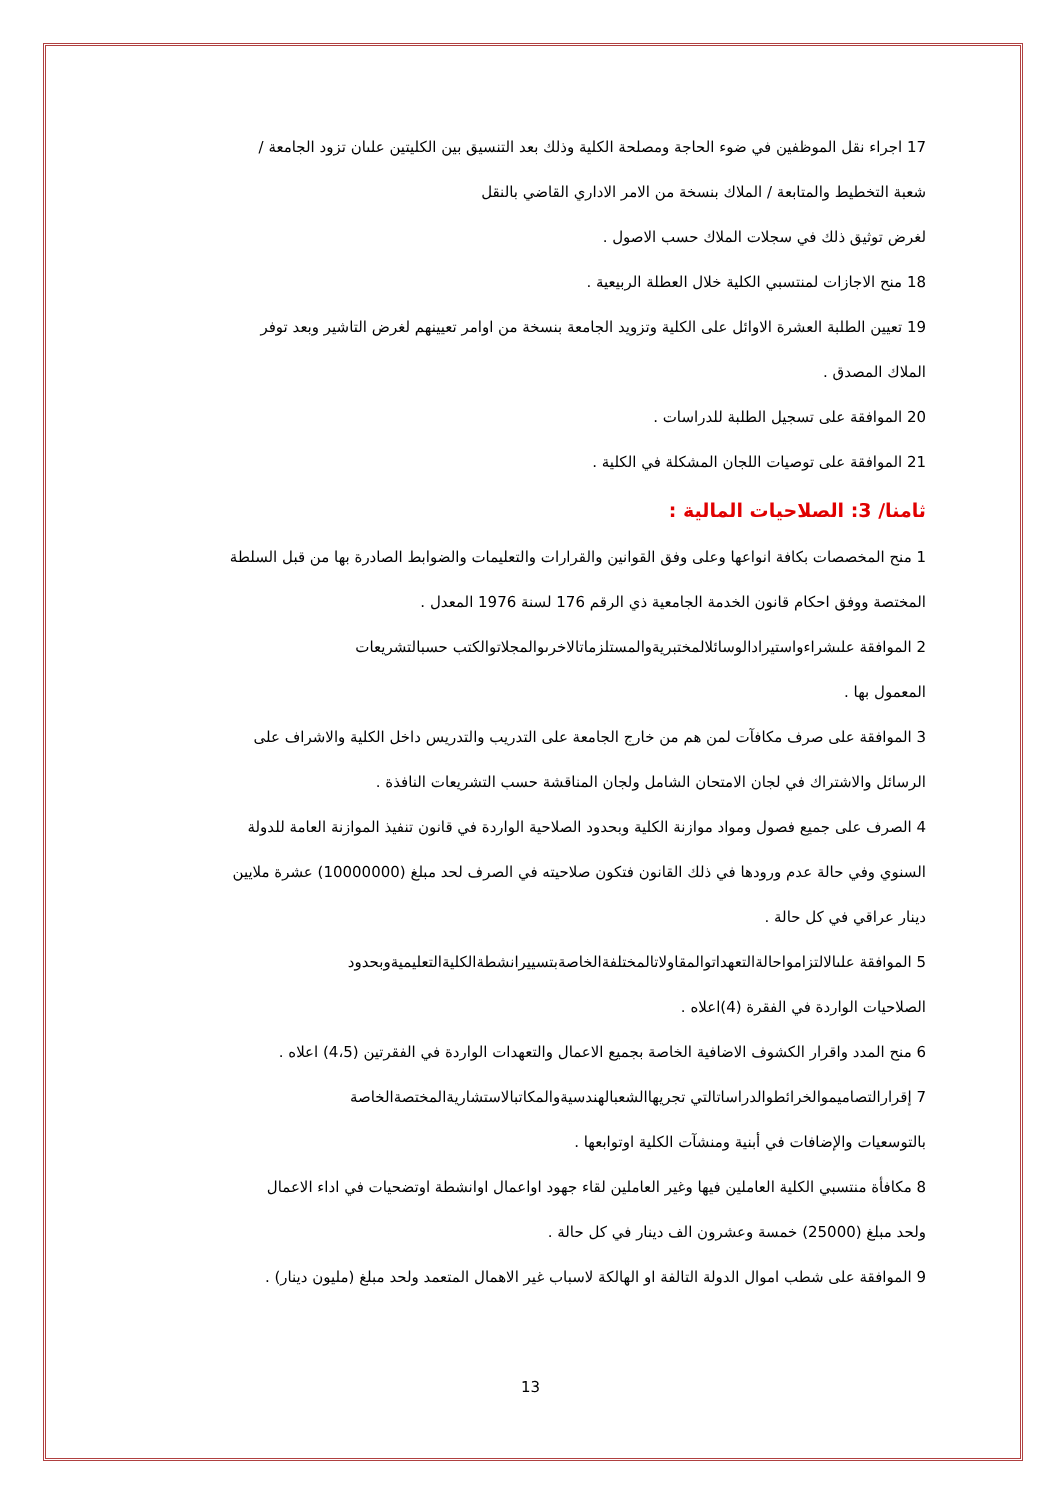17 اجراء نقل الموظفين في ضوء الحاجة ومصلحة الكلية وذلك بعد التنسيق بين الكليتين علىان تزود الجامعة /
شعبة التخطيط والمتابعة / الملاك بنسخة من الامر الاداري القاضي بالنقل
لغرض توثيق ذلك في سجلات الملاك حسب الاصول .
18 منح الاجازات لمنتسبي الكلية خلال العطلة الربيعية .
19 تعيين الطلبة العشرة الاوائل على الكلية وتزويد الجامعة بنسخة من اوامر تعيينهم لغرض التاشير وبعد توفر
الملاك المصدق .
20 الموافقة على تسجيل الطلبة للدراسات .
21 الموافقة على توصيات اللجان المشكلة في الكلية .
ثامنا/ 3: الصلاحيات المالية :
1 منح المخصصات بكافة انواعها وعلى وفق القوانين والقرارات والتعليمات والضوابط الصادرة بها من قبل السلطة
المختصة ووفق احكام قانون الخدمة الجامعية ذي الرقم 176 لسنة 1976 المعدل .
2 الموافقة علىشراءواستيرادالوسائلالمختبريةوالمستلزماتالاخرىوالمجلاتوالكتب حسبالتشريعات
المعمول بها .
3 الموافقة على صرف مكافآت لمن هم من خارج الجامعة على التدريب والتدريس داخل الكلية والاشراف على
الرسائل والاشتراك في لجان الامتحان الشامل ولجان المناقشة حسب التشريعات النافذة .
4 الصرف على جميع فصول ومواد موازنة الكلية وبحدود الصلاحية الواردة في قانون تنفيذ الموازنة العامة للدولة
السنوي وفي حالة عدم ورودها في ذلك القانون فتكون صلاحيته في الصرف لحد مبلغ (10000000) عشرة ملايين
دينار عراقي في كل حالة .
5 الموافقة علىالالتزامواحالةالتعهداتوالمقاولاتالمختلفةالخاصةبتسييرانشطةالكليةالتعليميةوبحدود
الصلاحيات الواردة في الفقرة (4)اعلاه .
6 منح المدد واقرار الكشوف الاضافية الخاصة بجميع الاعمال والتعهدات الواردة في الفقرتين (4،5) اعلاه .
7 إقرارالتصاميموالخرائطوالدراساتالتي تجريهاالشعبالهندسيةوالمكاتبالاستشاريةالمختصةالخاصة
بالتوسعيات والإضافات في أبنية ومنشآت الكلية اوتوابعها .
8 مكافأة منتسبي الكلية العاملين فيها وغير العاملين لقاء جهود اواعمال اوانشطة اوتضحيات في اداء الاعمال
ولحد مبلغ (25000) خمسة وعشرون الف دينار في كل حالة .
9 الموافقة على شطب اموال الدولة التالفة او الهالكة لاسباب غير الاهمال المتعمد ولحد مبلغ (مليون دينار) .
13